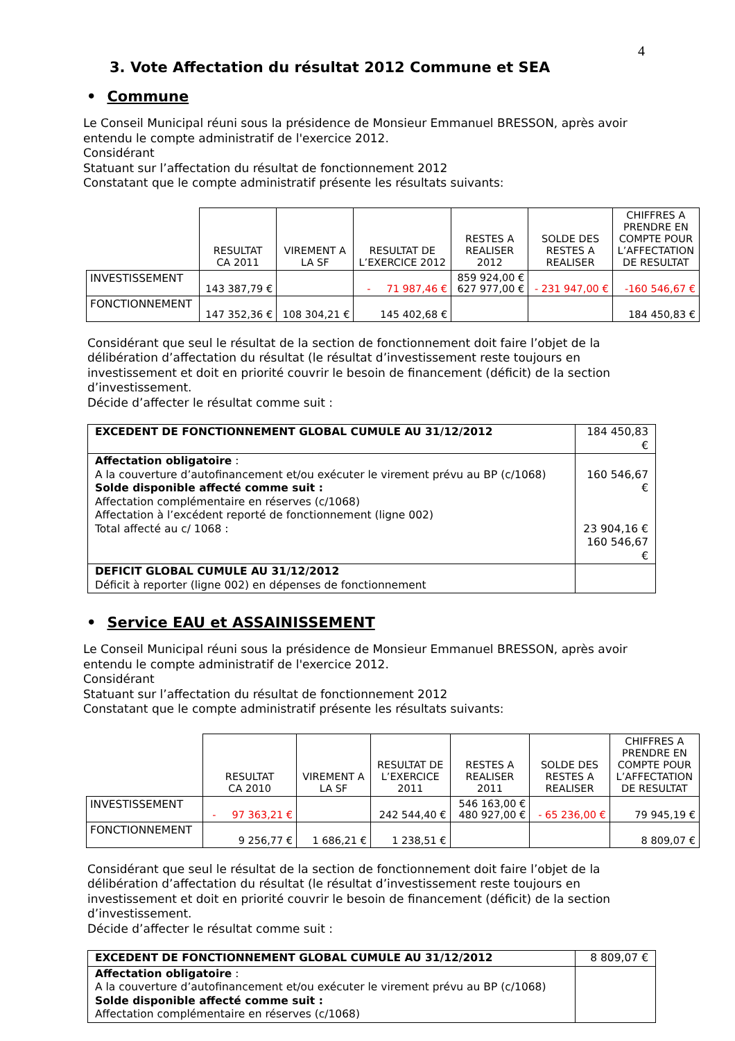4
3. Vote Affectation du résultat 2012 Commune et SEA
• Commune
Le Conseil Municipal réuni sous la présidence de Monsieur Emmanuel BRESSON, après avoir entendu le compte administratif de l'exercice 2012.
Considérant
Statuant sur l’affectation du résultat de fonctionnement 2012
Constatant que le compte administratif présente les résultats suivants:
| | RESULTAT CA 2011 | VIREMENT A LA SF | RESULTAT DE L’EXERCICE 2012 | RESTES A REALISER 2012 | SOLDE DES RESTES A REALISER | CHIFFRES A PRENDRE EN COMPTE POUR L’AFFECTATION DE RESULTAT |
| --- | --- | --- | --- | --- | --- | --- |
| INVESTISSEMENT | 143 387,79 € | | - 71 987,46 € | 859 924,00 € 627 977,00 € | - 231 947,00 € | -160 546,67 € |
| FONCTIONNEMENT | 147 352,36 € | 108 304,21 € | 145 402,68 € | | | 184 450,83 € |
Considérant que seul le résultat de la section de fonctionnement doit faire l’objet de la délibération d’affectation du résultat (le résultat d’investissement reste toujours en investissement et doit en priorité couvrir le besoin de financement (déficit) de la section d’investissement.
Décide d’affecter le résultat comme suit :
| EXCEDENT DE FONCTIONNEMENT GLOBAL CUMULE AU 31/12/2012 | 184 450,83 € |
| Affectation obligatoire : A la couverture d’autofinancement et/ou exécuter le virement prévu au BP (c/1068) Solde disponible affecté comme suit : Affectation complémentaire en réserves (c/1068) Affectation à l’excédent reporté de fonctionnement (ligne 002) Total affecté au c/ 1068 : | 160 546,67 € 23 904,16 € 160 546,67 € |
| DEFICIT GLOBAL CUMULE AU 31/12/2012 Déficit à reporter (ligne 002) en dépenses de fonctionnement | |
• Service EAU et ASSAINISSEMENT
Le Conseil Municipal réuni sous la présidence de Monsieur Emmanuel BRESSON, après avoir entendu le compte administratif de l'exercice 2012.
Considérant
Statuant sur l’affectation du résultat de fonctionnement 2012
Constatant que le compte administratif présente les résultats suivants:
| | RESULTAT CA 2010 | VIREMENT A LA SF | RESULTAT DE L’EXERCICE 2011 | RESTES A REALISER 2011 | SOLDE DES RESTES A REALISER | CHIFFRES A PRENDRE EN COMPTE POUR L’AFFECTATION DE RESULTAT |
| --- | --- | --- | --- | --- | --- | --- |
| INVESTISSEMENT | - 97 363,21 € | | 242 544,40 € | 546 163,00 € 480 927,00 € | - 65 236,00 € | 79 945,19 € |
| FONCTIONNEMENT | 9 256,77 € | 1 686,21 € | 1 238,51 € | | | 8 809,07 € |
Considérant que seul le résultat de la section de fonctionnement doit faire l’objet de la délibération d’affectation du résultat (le résultat d’investissement reste toujours en investissement et doit en priorité couvrir le besoin de financement (déficit) de la section d’investissement.
Décide d’affecter le résultat comme suit :
| EXCEDENT DE FONCTIONNEMENT GLOBAL CUMULE AU 31/12/2012 | 8 809,07 € |
| Affectation obligatoire : A la couverture d’autofinancement et/ou exécuter le virement prévu au BP (c/1068) Solde disponible affecté comme suit : Affectation complémentaire en réserves (c/1068) | |